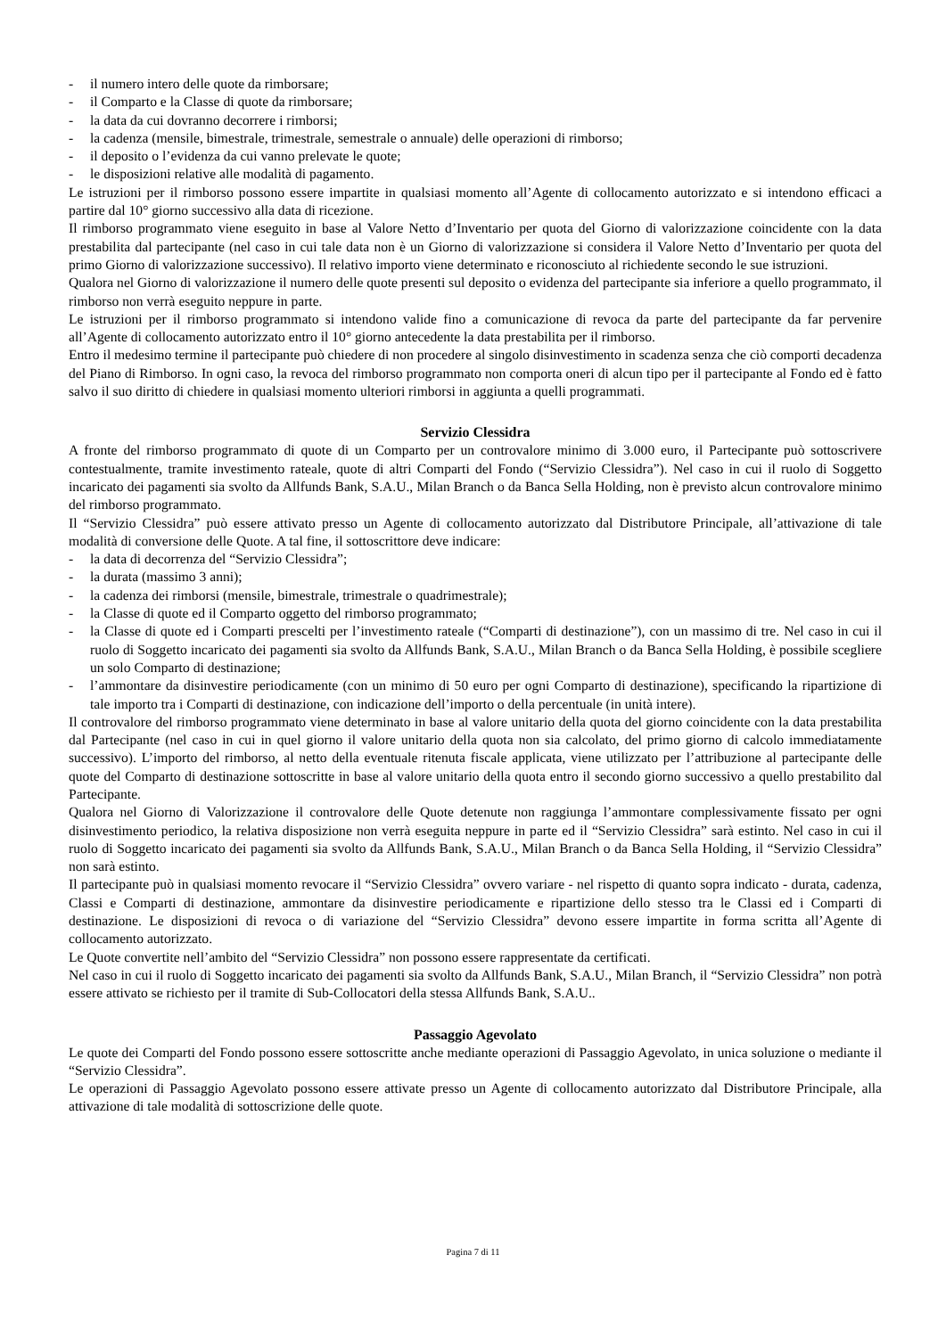- il numero intero delle quote da rimborsare;
- il Comparto e la Classe di quote da rimborsare;
- la data da cui dovranno decorrere i rimborsi;
- la cadenza (mensile, bimestrale, trimestrale, semestrale o annuale) delle operazioni di rimborso;
- il deposito o l’evidenza da cui vanno prelevate le quote;
- le disposizioni relative alle modalità di pagamento.
Le istruzioni per il rimborso possono essere impartite in qualsiasi momento all’Agente di collocamento autorizzato e si intendono efficaci a partire dal 10° giorno successivo alla data di ricezione.
Il rimborso programmato viene eseguito in base al Valore Netto d’Inventario per quota del Giorno di valorizzazione coincidente con la data prestabilita dal partecipante (nel caso in cui tale data non è un Giorno di valorizzazione si considera il Valore Netto d’Inventario per quota del primo Giorno di valorizzazione successivo). Il relativo importo viene determinato e riconosciuto al richiedente secondo le sue istruzioni.
Qualora nel Giorno di valorizzazione il numero delle quote presenti sul deposito o evidenza del partecipante sia inferiore a quello programmato, il rimborso non verrà eseguito neppure in parte.
Le istruzioni per il rimborso programmato si intendono valide fino a comunicazione di revoca da parte del partecipante da far pervenire all’Agente di collocamento autorizzato entro il 10° giorno antecedente la data prestabilita per il rimborso.
Entro il medesimo termine il partecipante può chiedere di non procedere al singolo disinvestimento in scadenza senza che ciò comporti decadenza del Piano di Rimborso. In ogni caso, la revoca del rimborso programmato non comporta oneri di alcun tipo per il partecipante al Fondo ed è fatto salvo il suo diritto di chiedere in qualsiasi momento ulteriori rimborsi in aggiunta a quelli programmati.
Servizio Clessidra
A fronte del rimborso programmato di quote di un Comparto per un controvalore minimo di 3.000 euro, il Partecipante può sottoscrivere contestualmente, tramite investimento rateale, quote di altri Comparti del Fondo (“Servizio Clessidra”). Nel caso in cui il ruolo di Soggetto incaricato dei pagamenti sia svolto da Allfunds Bank, S.A.U., Milan Branch o da Banca Sella Holding, non è previsto alcun controvalore minimo del rimborso programmato.
Il “Servizio Clessidra” può essere attivato presso un Agente di collocamento autorizzato dal Distributore Principale, all’attivazione di tale modalità di conversione delle Quote. A tal fine, il sottoscrittore deve indicare:
- la data di decorrenza del “Servizio Clessidra”;
- la durata (massimo 3 anni);
- la cadenza dei rimborsi (mensile, bimestrale, trimestrale o quadrimestrale);
- la Classe di quote ed il Comparto oggetto del rimborso programmato;
- la Classe di quote ed i Comparti prescelti per l’investimento rateale (“Comparti di destinazione”), con un massimo di tre. Nel caso in cui il ruolo di Soggetto incaricato dei pagamenti sia svolto da Allfunds Bank, S.A.U., Milan Branch o da Banca Sella Holding, è possibile scegliere un solo Comparto di destinazione;
- l’ammontare da disinvestire periodicamente (con un minimo di 50 euro per ogni Comparto di destinazione), specificando la ripartizione di tale importo tra i Comparti di destinazione, con indicazione dell’importo o della percentuale (in unità intere).
Il controvalore del rimborso programmato viene determinato in base al valore unitario della quota del giorno coincidente con la data prestabilita dal Partecipante (nel caso in cui in quel giorno il valore unitario della quota non sia calcolato, del primo giorno di calcolo immediatamente successivo). L’importo del rimborso, al netto della eventuale ritenuta fiscale applicata, viene utilizzato per l’attribuzione al partecipante delle quote del Comparto di destinazione sottoscritte in base al valore unitario della quota entro il secondo giorno successivo a quello prestabilito dal Partecipante.
Qualora nel Giorno di Valorizzazione il controvalore delle Quote detenute non raggiunga l’ammontare complessivamente fissato per ogni disinvestimento periodico, la relativa disposizione non verrà eseguita neppure in parte ed il “Servizio Clessidra” sarà estinto. Nel caso in cui il ruolo di Soggetto incaricato dei pagamenti sia svolto da Allfunds Bank, S.A.U., Milan Branch o da Banca Sella Holding, il “Servizio Clessidra” non sarà estinto.
Il partecipante può in qualsiasi momento revocare il “Servizio Clessidra” ovvero variare - nel rispetto di quanto sopra indicato - durata, cadenza, Classi e Comparti di destinazione, ammontare da disinvestire periodicamente e ripartizione dello stesso tra le Classi ed i Comparti di destinazione. Le disposizioni di revoca o di variazione del “Servizio Clessidra” devono essere impartite in forma scritta all’Agente di collocamento autorizzato.
Le Quote convertite nell’ambito del “Servizio Clessidra” non possono essere rappresentate da certificati.
Nel caso in cui il ruolo di Soggetto incaricato dei pagamenti sia svolto da Allfunds Bank, S.A.U., Milan Branch, il “Servizio Clessidra” non potrà essere attivato se richiesto per il tramite di Sub-Collocatori della stessa Allfunds Bank, S.A.U..
Passaggio Agevolato
Le quote dei Comparti del Fondo possono essere sottoscritte anche mediante operazioni di Passaggio Agevolato, in unica soluzione o mediante il “Servizio Clessidra”.
Le operazioni di Passaggio Agevolato possono essere attivate presso un Agente di collocamento autorizzato dal Distributore Principale, alla attivazione di tale modalità di sottoscrizione delle quote.
Pagina 7 di 11